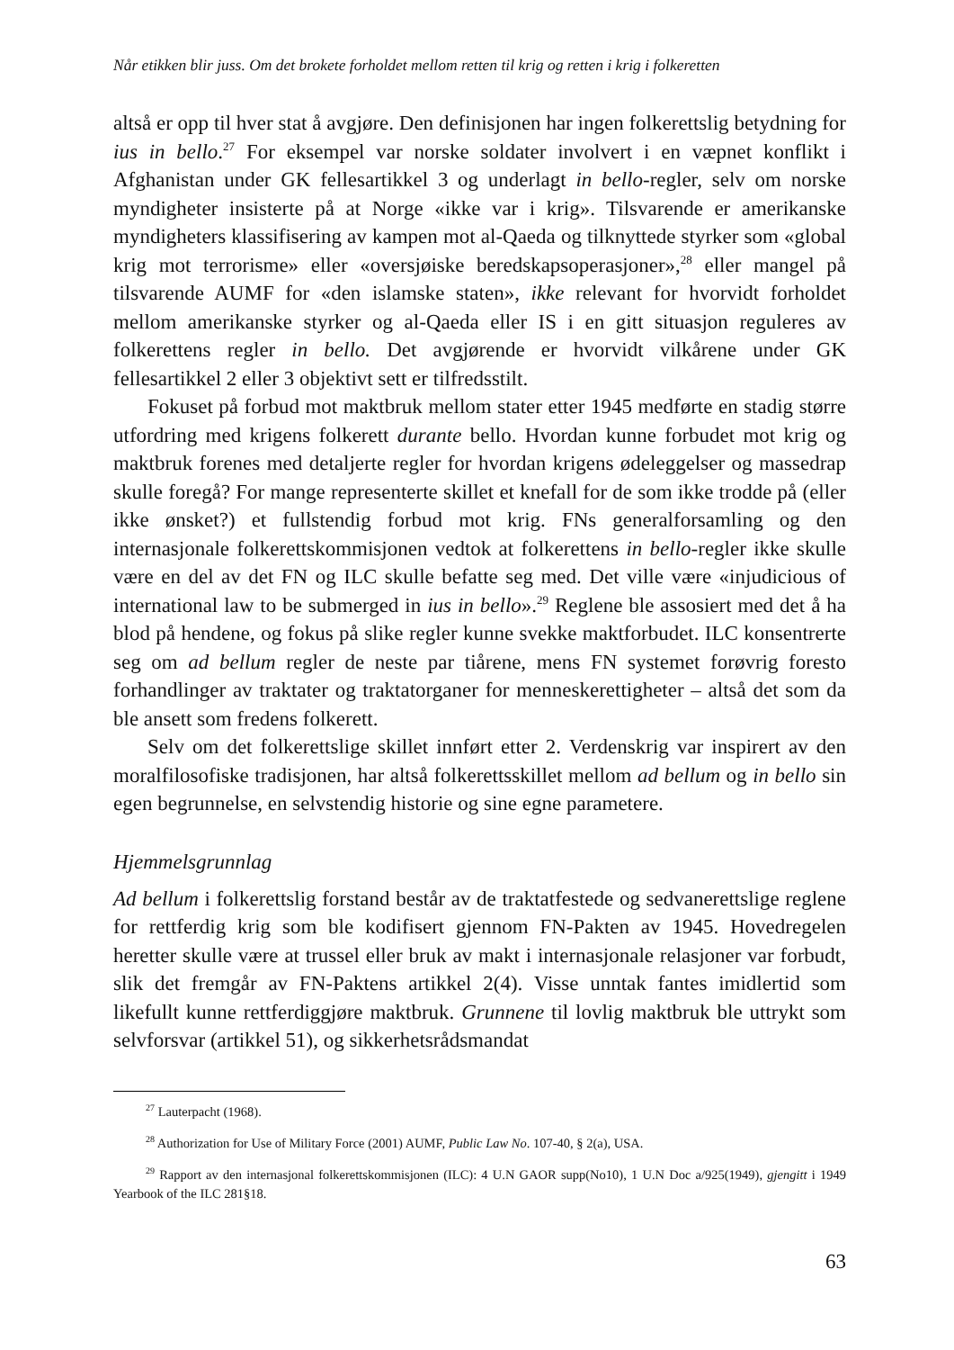Når etikken blir juss. Om det brokete forholdet mellom retten til krig og retten i krig i folkeretten
altså er opp til hver stat å avgjøre. Den definisjonen har ingen folkerettslig be­tydning for ius in bello.<sup>27</sup> For eksempel var norske soldater involvert i en væpnet konflikt i Afghanistan under GK fellesartikkel 3 og underlagt in bello-regler, selv om norske myndigheter insisterte på at Norge «ikke var i krig». Tilsvarende er amerikanske myndigheters klassifisering av kampen mot al-Qaeda og tilknyt­tede styrker som «global krig mot terrorisme» eller «oversjøiske beredskapsope­rasjoner»,<sup>28</sup> eller mangel på tilsvarende AUMF for «den islamske staten», ikke relevant for hvorvidt forholdet mellom amerikanske styrker og al-Qaeda eller IS i en gitt situasjon reguleres av folkerettens regler in bello. Det avgjørende er hvorvidt vilkårene under GK fellesartikkel 2 eller 3 objektivt sett er tilfredsstilt.
Fokuset på forbud mot maktbruk mellom stater etter 1945 medførte en stadig større utfordring med krigens folkerett durante bello. Hvordan kunne forbudet mot krig og maktbruk forenes med detaljerte regler for hvordan krigens ødeleg­gelser og massedrap skulle foregå? For mange representerte skillet et knefall for de som ikke trodde på (eller ikke ønsket?) et fullstendig forbud mot krig. FNs generalforsamling og den internasjonale folkerettskommisjonen vedtok at folke­rettens in bello-regler ikke skulle være en del av det FN og ILC skulle befatte seg med. Det ville være «injudicious of international law to be submerged in ius in bello».<sup>29</sup> Reglene ble assosiert med det å ha blod på hendene, og fokus på sli­ke regler kunne svekke maktforbudet. ILC konsentrerte seg om ad bellum regler de neste par tiårene, mens FN systemet forøvrig foresto forhandlinger av trakta­ter og traktatorganer for menneskerettigheter – altså det som da ble ansett som fredens folkerett.
Selv om det folkerettslige skillet innført etter 2. Verdenskrig var inspirert av den moralfilosofiske tradisjonen, har altså folkerettsskillet mellom ad bellum og in bello sin egen begrunnelse, en selvstendig historie og sine egne parametere.
Hjemmelsgrunnlag
Ad bellum i folkerettslig forstand består av de traktatfestede og sedvanerettslige reglene for rettferdig krig som ble kodifisert gjennom FN-Pakten av 1945. Ho­vedregelen heretter skulle være at trussel eller bruk av makt i internasjonale rela­sjoner var forbudt, slik det fremgår av FN-Paktens artikkel 2(4). Visse unntak fantes imidlertid som likefullt kunne rettferdiggjøre maktbruk. Grunnene til lov­lig maktbruk ble uttrykt som selvforsvar (artikkel 51), og sikkerhetsrådsmandat
<sup>27</sup> Lauterpacht (1968).
<sup>28</sup> Authorization for Use of Military Force (2001) AUMF, Public Law No. 107-40, § 2(a), USA.
<sup>29</sup> Rapport av den internasjonal folkerettskommisjonen (ILC): 4 U.N GAOR supp(No10), 1 U.N Doc a/925(1949), gjengitt i 1949 Yearbook of the ILC 281§18.
63